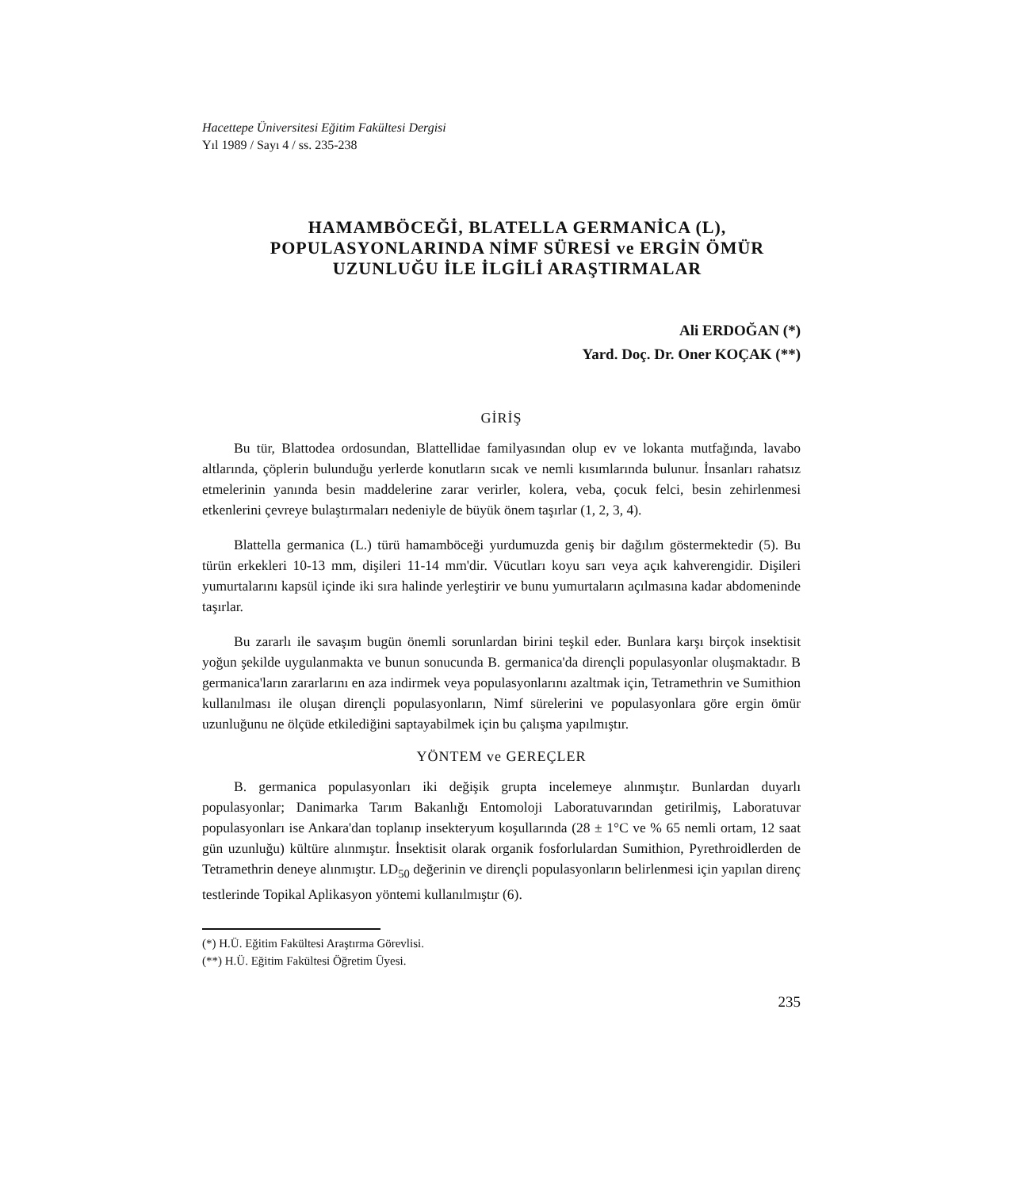Hacettepe Üniversitesi Eğitim Fakültesi Dergisi
Yıl 1989 / Sayı 4 / ss. 235-238
HAMAMBÖCEĞİ, BLATELLA GERMANİCA (L), POPULASYONLARINDA NİMF SÜRESİ ve ERGİN ÖMÜR UZUNLUĞU İLE İLGİLİ ARAŞTIRMALAR
Ali ERDOĞAN (*)
Yard. Doç. Dr. Oner KOÇAK (**)
GİRİŞ
Bu tür, Blattodea ordosundan, Blattellidae familyasından olup ev ve lokanta mutfağında, lavabo altlarında, çöplerin bulunduğu yerlerde konutların sıcak ve nemli kısımlarında bulunur. İnsanları rahatsız etmelerinin yanında besin maddelerine zarar verirler, kolera, veba, çocuk felci, besin zehirlenmesi etkenlerini çevreye bulaştırmaları nedeniyle de büyük önem taşırlar (1, 2, 3, 4).
Blattella germanica (L.) türü hamamböceği yurdumuzda geniş bir dağılım göstermektedir (5). Bu türün erkekleri 10-13 mm, dişileri 11-14 mm'dir. Vücutları koyu sarı veya açık kahverengidir. Dişileri yumurtalarını kapsül içinde iki sıra halinde yerleştirir ve bunu yumurtaların açılmasına kadar abdomeninde taşırlar.
Bu zararlı ile savaşım bugün önemli sorunlardan birini teşkil eder. Bunlara karşı birçok insektisit yoğun şekilde uygulanmakta ve bunun sonucunda B. germanica'da dirençli populasyonlar oluşmaktadır. B germanica'ların zararlarını en aza indirmek veya populasyonlarını azaltmak için, Tetramethrin ve Sumithion kullanılması ile oluşan dirençli populasyonların, Nimf sürelerini ve populasyonlara göre ergin ömür uzunluğunu ne ölçüde etkilediğini saptayabilmek için bu çalışma yapılmıştır.
YÖNTEM ve GEREÇLER
B. germanica populasyonları iki değişik grupta incelemeye alınmıştır. Bunlardan duyarlı populasyonlar; Danimarka Tarım Bakanlığı Entomoloji Laboratuvarından getirilmiş, Laboratuvar populasyonları ise Ankara'dan toplanıp insekteryum koşullarında (28 ± 1°C ve % 65 nemli ortam, 12 saat gün uzunluğu) kültüre alınmıştır. İnsektisit olarak organik fosforlulardan Sumithion, Pyrethroidlerden de Tetramethrin deneye alınmıştır. LD<sub>50</sub> değerinin ve dirençli populasyonların belirlenmesi için yapılan direnç testlerinde Topikal Aplikasyon yöntemi kullanılmıştır (6).
(*) H.Ü. Eğitim Fakültesi Araştırma Görevlisi.
(**) H.Ü. Eğitim Fakültesi Öğretim Üyesi.
235